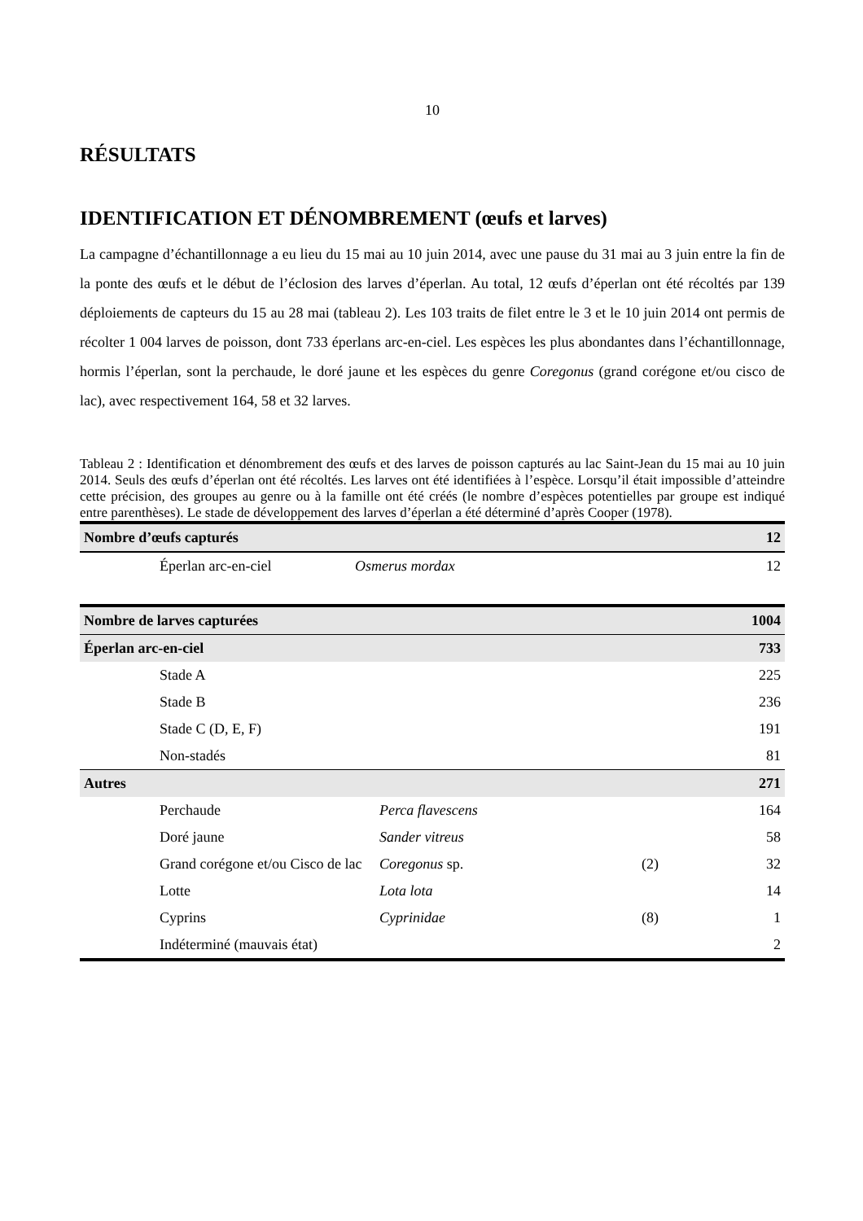10
RÉSULTATS
IDENTIFICATION ET DÉNOMBREMENT (œufs et larves)
La campagne d’échantillonnage a eu lieu du 15 mai au 10 juin 2014, avec une pause du 31 mai au 3 juin entre la fin de la ponte des œufs et le début de l’éclosion des larves d’éperlan. Au total, 12 œufs d’éperlan ont été récoltés par 139 déploiements de capteurs du 15 au 28 mai (tableau 2). Les 103 traits de filet entre le 3 et le 10 juin 2014 ont permis de récolter 1 004 larves de poisson, dont 733 éperlans arc-en-ciel. Les espèces les plus abondantes dans l’échantillonnage, hormis l’éperlan, sont la perchaude, le doré jaune et les espèces du genre Coregonus (grand corégone et/ou cisco de lac), avec respectivement 164, 58 et 32 larves.
Tableau 2 : Identification et dénombrement des œufs et des larves de poisson capturés au lac Saint-Jean du 15 mai au 10 juin 2014. Seuls des œufs d’éperlan ont été récoltés. Les larves ont été identifiées à l’espèce. Lorsqu’il était impossible d’atteindre cette précision, des groupes au genre ou à la famille ont été créés (le nombre d’espèces potentielles par groupe est indiqué entre parenthèses). Le stade de développement des larves d’éperlan a été déterminé d’après Cooper (1978).
| Nombre d’œufs capturés | | | | 12 |
| Éperlan arc-en-ciel | Osmerus mordax | | | 12 |
| Nombre de larves capturées | | | | 1004 |
| Éperlan arc-en-ciel | | | | 733 |
| Stade A | | | | 225 |
| Stade B | | | | 236 |
| Stade C (D, E, F) | | | | 191 |
| Non-stadés | | | | 81 |
| Autres | | | | 271 |
| Perchaude | Perca flavescens | | | 164 |
| Doré jaune | Sander vitreus | | | 58 |
| Grand corégone et/ou Cisco de lac | Coregonus sp. | (2) | | 32 |
| Lotte | Lota lota | | | 14 |
| Cyprins | Cyprinidae | (8) | | 1 |
| Indéterminé (mauvais état) | | | | 2 |